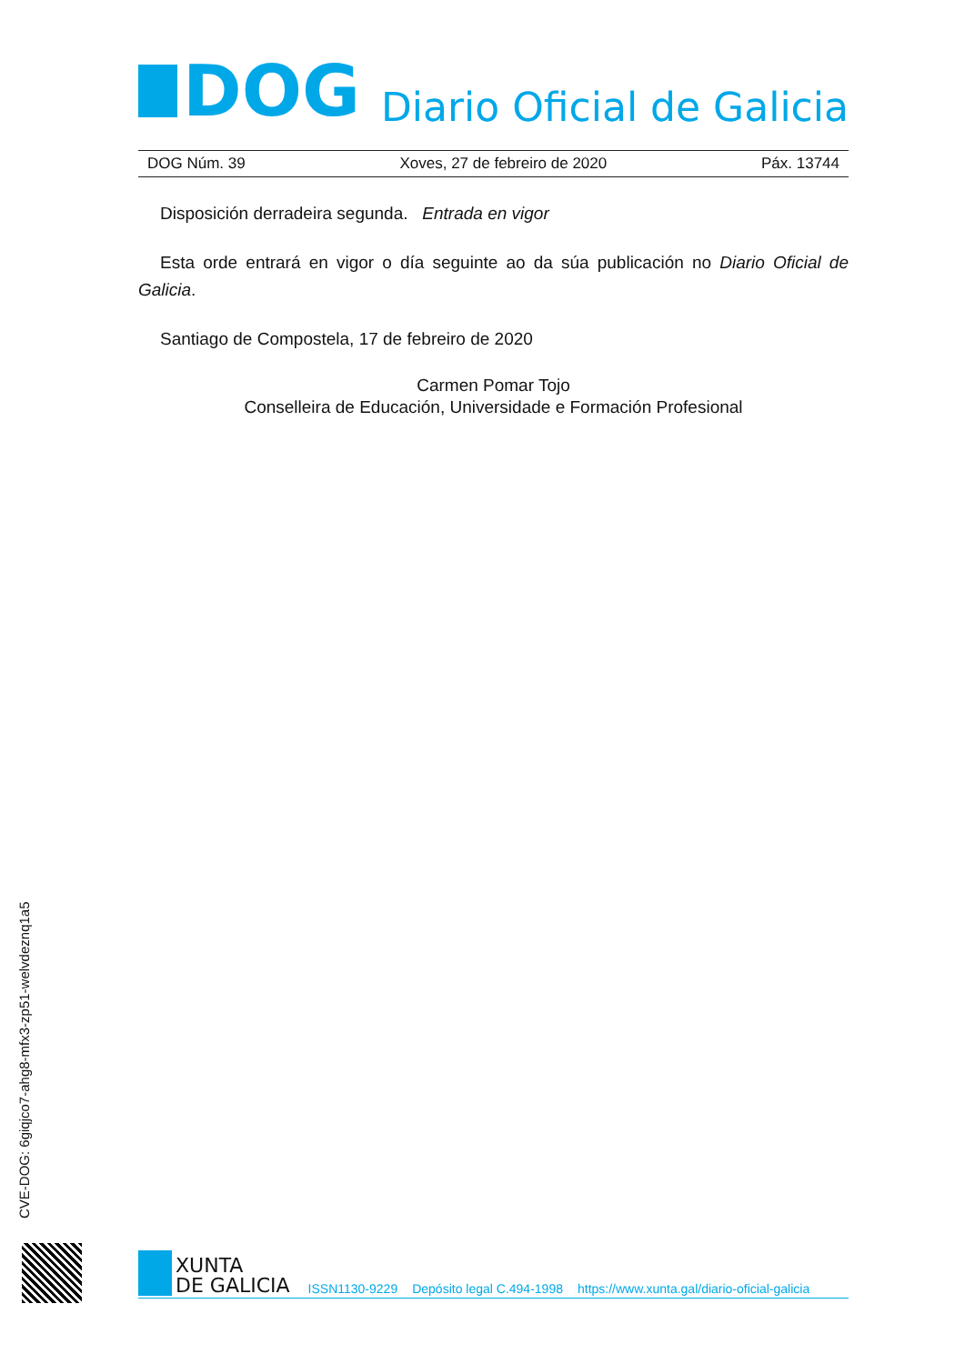DOG
Diario Oficial de Galicia
DOG Núm. 39 Xoves, 27 de febreiro de 2020 Páx. 13744
Disposición derradeira segunda. Entrada en vigor
Esta orde entrará en vigor o día seguinte ao da súa publicación no Diario Oficial de Galicia.
Santiago de Compostela, 17 de febreiro de 2020
Carmen Pomar Tojo
Conselleira de Educación, Universidade e Formación Profesional
CVE-DOG: 6giqjco7-ahg8-mfx3-zp51-welvdeznq1a5
XUNTA
DE GALICIA
ISSN1130-9229 Depósito legal C.494-1998 https://www.xunta.gal/diario-oficial-galicia